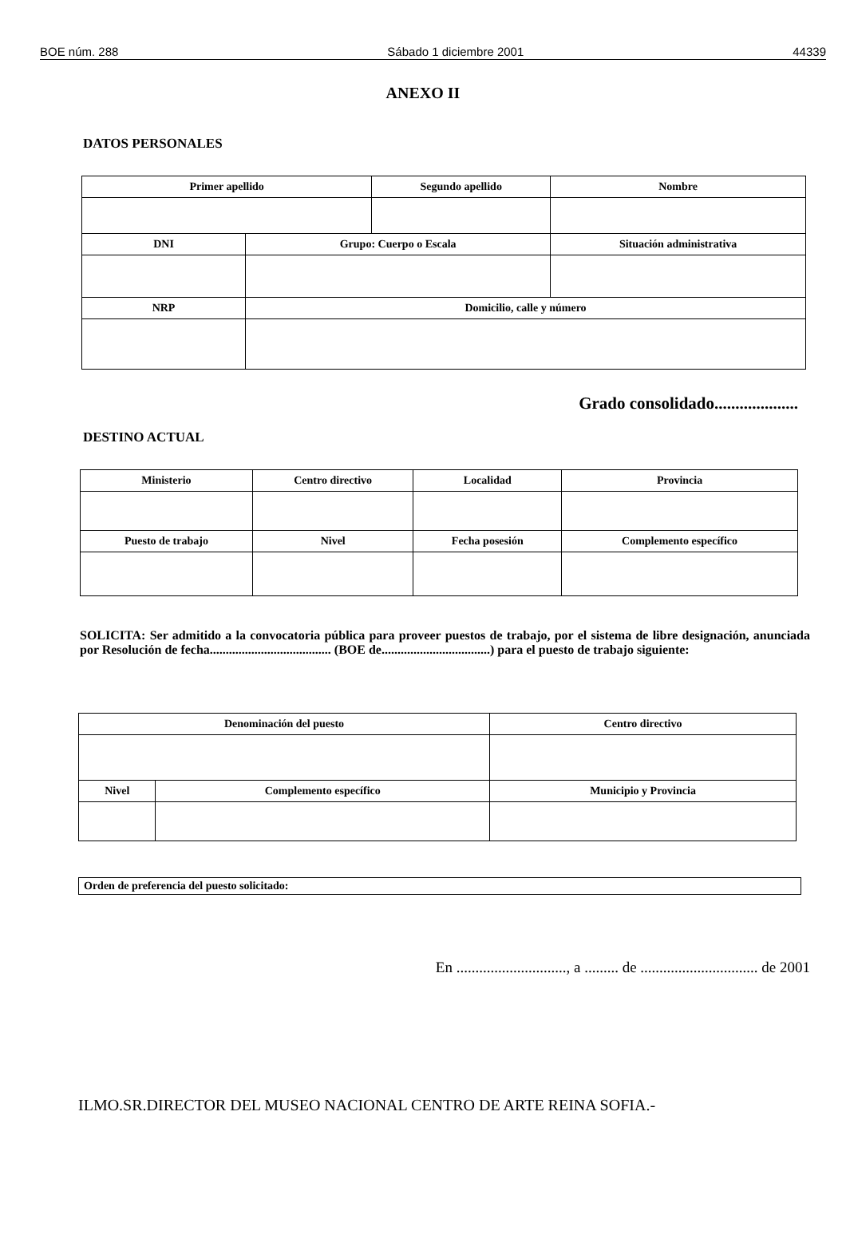BOE núm. 288 Sábado 1 diciembre 2001 44339
ANEXO II
DATOS PERSONALES
| Primer apellido | | Segundo apellido | | Nombre |
| DNI | Grupo: Cuerpo o Escala | | Situación administrativa | |
| NRP | Domicilio, calle y número | | | |
Grado consolidado....................
DESTINO ACTUAL
| Ministerio | Centro directivo | | Localidad | Provincia |
| Puesto de trabajo | | Nivel | Fecha posesión | Complemento específico |
SOLICITA: Ser admitido a la convocatoria pública para proveer puestos de trabajo, por el sistema de libre designación, anunciada por Resolución de fecha...................................... (BOE de..................................) para el puesto de trabajo siguiente:
| Denominación del puesto | | Centro directivo |
| Nivel | Complemento específico | Municipio y Provincia |
Orden de preferencia del puesto solicitado:
En ............................., a ......... de ............................... de 2001
ILMO.SR.DIRECTOR DEL MUSEO NACIONAL CENTRO DE ARTE REINA SOFIA.-